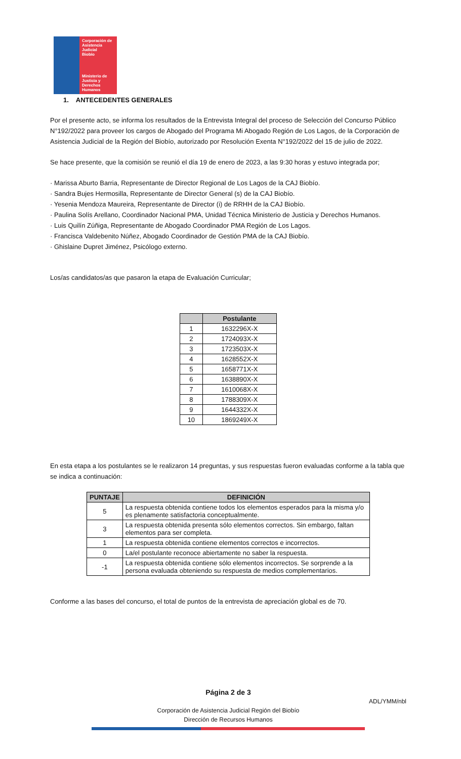Corporación de Asistencia Judicial
Biobío
Ministerio de Justicia y Derechos Humanos
1. ANTECEDENTES GENERALES
Por el presente acto, se informa los resultados de la Entrevista Integral del proceso de Selección del Concurso Público N°192/2022 para proveer los cargos de Abogado del Programa Mi Abogado Región de Los Lagos, de la Corporación de Asistencia Judicial de la Región del Biobío, autorizado por Resolución Exenta N°192/2022 del 15 de julio de 2022.
Se hace presente, que la comisión se reunió el día 19 de enero de 2023, a las 9:30 horas y estuvo integrada por;
· Marissa Aburto Barria, Representante de Director Regional de Los Lagos de la CAJ Biobío.
· Sandra Bujes Hermosilla, Representante de Director General (s) de la CAJ Biobío.
· Yesenia Mendoza Maureira, Representante de Director (i) de RRHH de la CAJ Biobío.
· Paulina Solís Arellano, Coordinador Nacional PMA, Unidad Técnica Ministerio de Justicia y Derechos Humanos.
· Luis Quilín Zúñiga, Representante de Abogado Coordinador PMA Región de Los Lagos.
· Francisca Valdebenito Núñez, Abogado Coordinador de Gestión PMA de la CAJ Biobío.
· Ghislaine Dupret Jiménez, Psicólogo externo.
Los/as candidatos/as que pasaron la etapa de Evaluación Curricular;
| | Postulante |
| --- | --- |
| 1 | 1632296X-X |
| 2 | 1724093X-X |
| 3 | 1723503X-X |
| 4 | 1628552X-X |
| 5 | 1658771X-X |
| 6 | 1638890X-X |
| 7 | 1610068X-X |
| 8 | 1788309X-X |
| 9 | 1644332X-X |
| 10 | 1869249X-X |
En esta etapa a los postulantes se le realizaron 14 preguntas, y sus respuestas fueron evaluadas conforme a la tabla que se indica a continuación:
| PUNTAJE | DEFINICIÓN |
| --- | --- |
| 5 | La respuesta obtenida contiene todos los elementos esperados para la misma y/o es plenamente satisfactoria conceptualmente. |
| 3 | La respuesta obtenida presenta sólo elementos correctos. Sin embargo, faltan elementos para ser completa. |
| 1 | La respuesta obtenida contiene elementos correctos e incorrectos. |
| 0 | La/el postulante reconoce abiertamente no saber la respuesta. |
| -1 | La respuesta obtenida contiene sólo elementos incorrectos. Se sorprende a la persona evaluada obteniendo su respuesta de medios complementarios. |
Conforme a las bases del concurso, el total de puntos de la entrevista de apreciación global es de 70.
Página 2 de 3
ADL/YMM/nbl
Corporación de Asistencia Judicial Región del Biobío
Dirección de Recursos Humanos